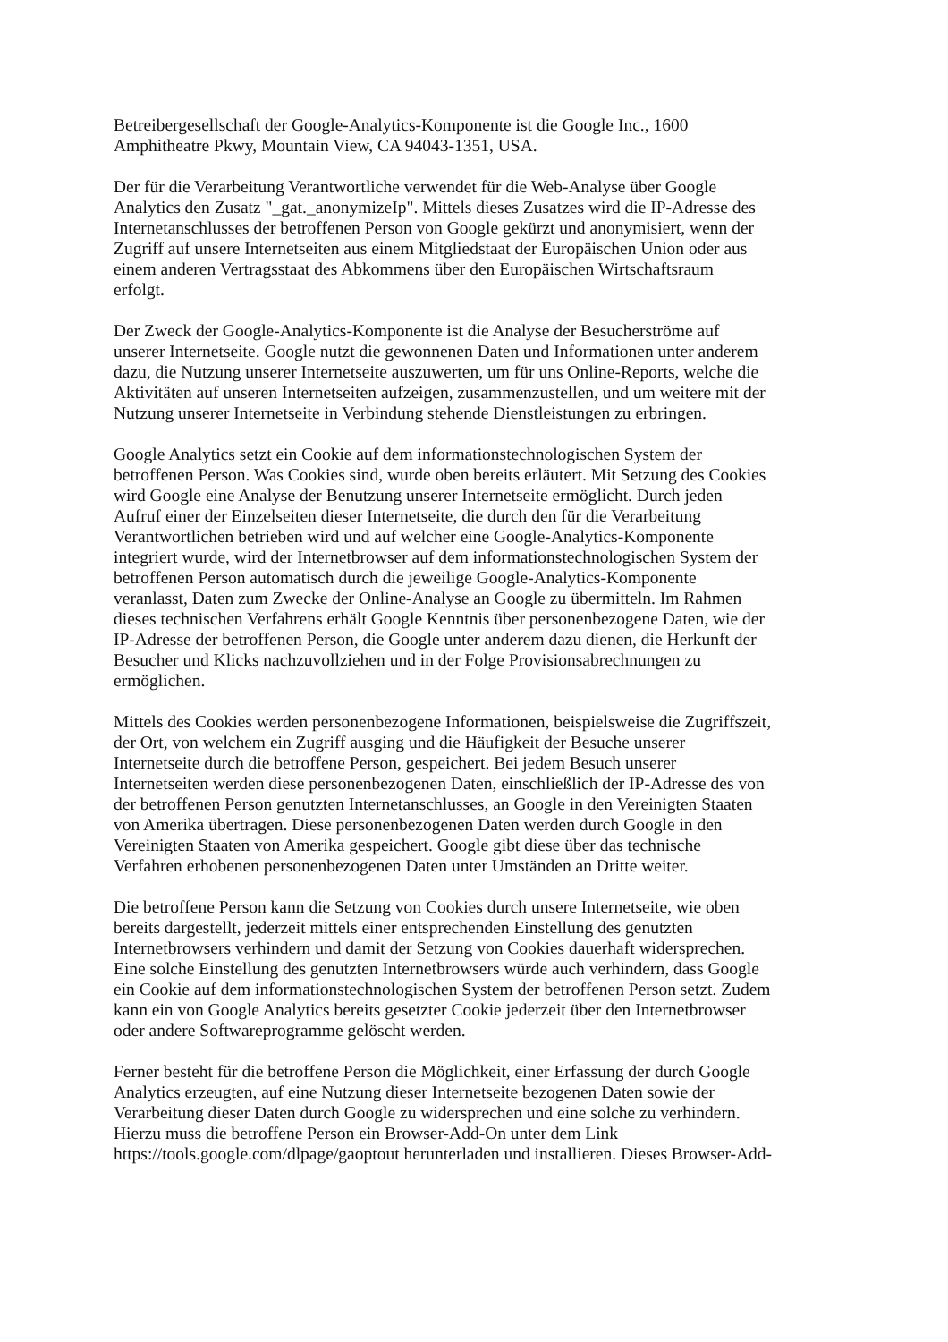Betreibergesellschaft der Google-Analytics-Komponente ist die Google Inc., 1600 Amphitheatre Pkwy, Mountain View, CA 94043-1351, USA.
Der für die Verarbeitung Verantwortliche verwendet für die Web-Analyse über Google Analytics den Zusatz "_gat._anonymizeIp". Mittels dieses Zusatzes wird die IP-Adresse des Internetanschlusses der betroffenen Person von Google gekürzt und anonymisiert, wenn der Zugriff auf unsere Internetseiten aus einem Mitgliedstaat der Europäischen Union oder aus einem anderen Vertragsstaat des Abkommens über den Europäischen Wirtschaftsraum erfolgt.
Der Zweck der Google-Analytics-Komponente ist die Analyse der Besucherströme auf unserer Internetseite. Google nutzt die gewonnenen Daten und Informationen unter anderem dazu, die Nutzung unserer Internetseite auszuwerten, um für uns Online-Reports, welche die Aktivitäten auf unseren Internetseiten aufzeigen, zusammenzustellen, und um weitere mit der Nutzung unserer Internetseite in Verbindung stehende Dienstleistungen zu erbringen.
Google Analytics setzt ein Cookie auf dem informationstechnologischen System der betroffenen Person. Was Cookies sind, wurde oben bereits erläutert. Mit Setzung des Cookies wird Google eine Analyse der Benutzung unserer Internetseite ermöglicht. Durch jeden Aufruf einer der Einzelseiten dieser Internetseite, die durch den für die Verarbeitung Verantwortlichen betrieben wird und auf welcher eine Google-Analytics-Komponente integriert wurde, wird der Internetbrowser auf dem informationstechnologischen System der betroffenen Person automatisch durch die jeweilige Google-Analytics-Komponente veranlasst, Daten zum Zwecke der Online-Analyse an Google zu übermitteln. Im Rahmen dieses technischen Verfahrens erhält Google Kenntnis über personenbezogene Daten, wie der IP-Adresse der betroffenen Person, die Google unter anderem dazu dienen, die Herkunft der Besucher und Klicks nachzuvollziehen und in der Folge Provisionsabrechnungen zu ermöglichen.
Mittels des Cookies werden personenbezogene Informationen, beispielsweise die Zugriffszeit, der Ort, von welchem ein Zugriff ausging und die Häufigkeit der Besuche unserer Internetseite durch die betroffene Person, gespeichert. Bei jedem Besuch unserer Internetseiten werden diese personenbezogenen Daten, einschließlich der IP-Adresse des von der betroffenen Person genutzten Internetanschlusses, an Google in den Vereinigten Staaten von Amerika übertragen. Diese personenbezogenen Daten werden durch Google in den Vereinigten Staaten von Amerika gespeichert. Google gibt diese über das technische Verfahren erhobenen personenbezogenen Daten unter Umständen an Dritte weiter.
Die betroffene Person kann die Setzung von Cookies durch unsere Internetseite, wie oben bereits dargestellt, jederzeit mittels einer entsprechenden Einstellung des genutzten Internetbrowsers verhindern und damit der Setzung von Cookies dauerhaft widersprechen. Eine solche Einstellung des genutzten Internetbrowsers würde auch verhindern, dass Google ein Cookie auf dem informationstechnologischen System der betroffenen Person setzt. Zudem kann ein von Google Analytics bereits gesetzter Cookie jederzeit über den Internetbrowser oder andere Softwareprogramme gelöscht werden.
Ferner besteht für die betroffene Person die Möglichkeit, einer Erfassung der durch Google Analytics erzeugten, auf eine Nutzung dieser Internetseite bezogenen Daten sowie der Verarbeitung dieser Daten durch Google zu widersprechen und eine solche zu verhindern. Hierzu muss die betroffene Person ein Browser-Add-On unter dem Link https://tools.google.com/dlpage/gaoptout herunterladen und installieren. Dieses Browser-Add-